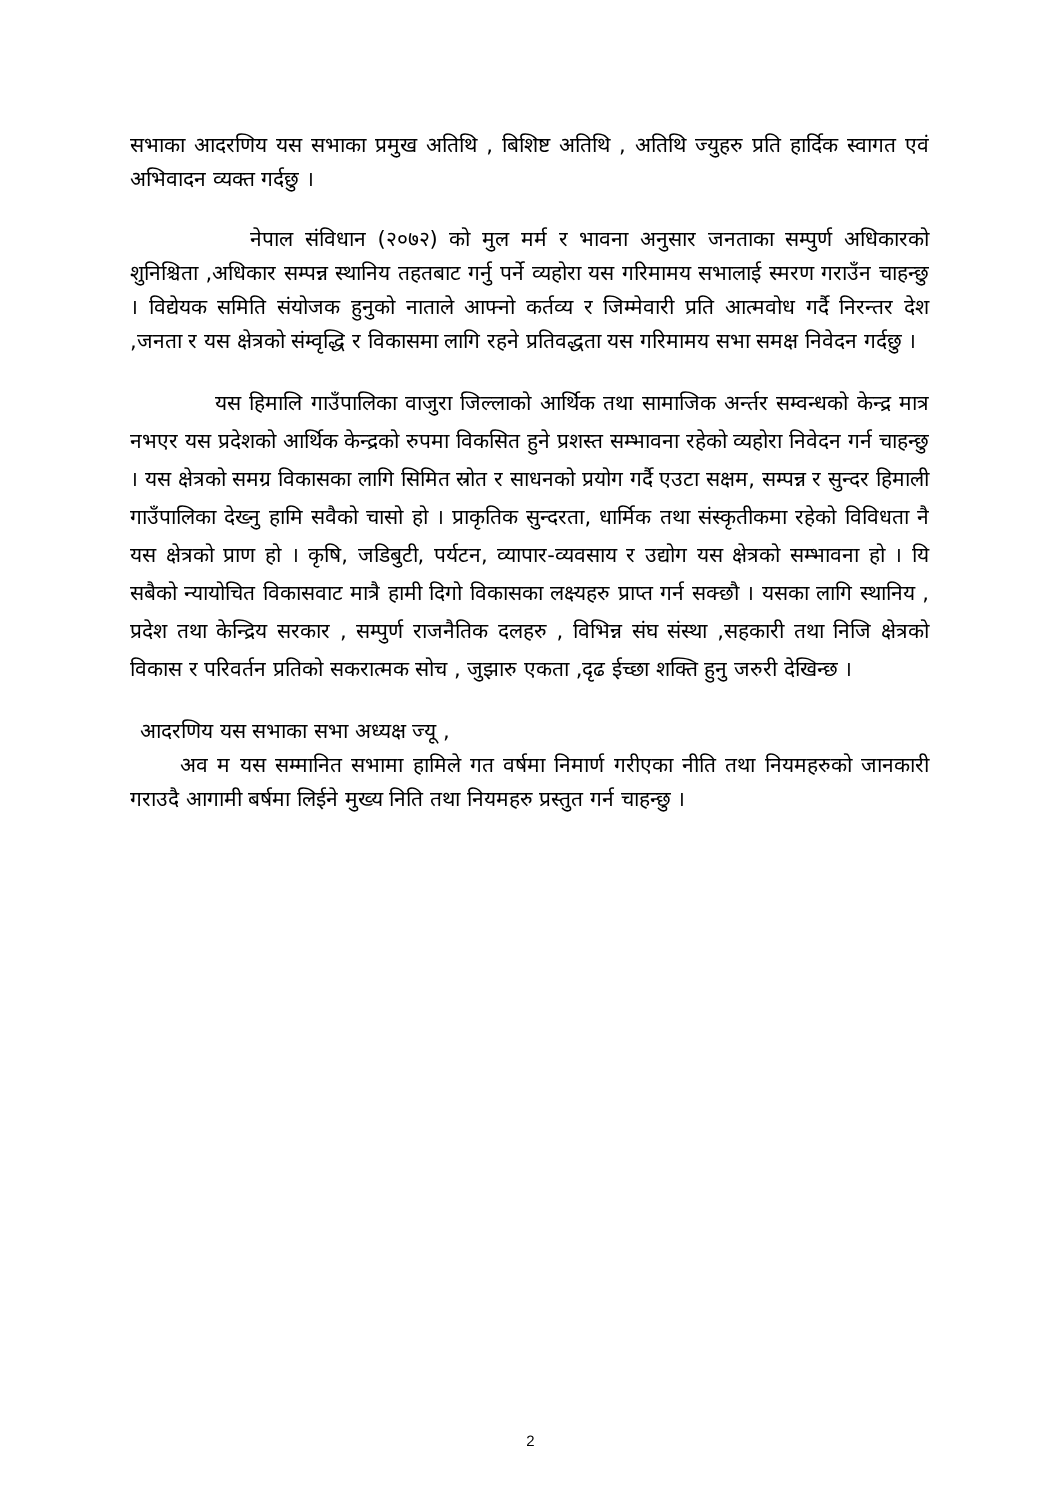सभाका आदरणिय यस सभाका प्रमुख अतिथि , बिशिष्ट अतिथि , अतिथि ज्युहरु प्रति हार्दिक स्वागत एवं अभिवादन व्यक्त गर्दछु ।
नेपाल संविधान (२०७२) को मुल मर्म र भावना अनुसार जनताका सम्पुर्ण अधिकारको शुनिश्चिता ,अधिकार सम्पन्न स्थानिय तहतबाट गर्नु पर्ने व्यहोरा यस गरिमामय सभालाई स्मरण गराउँन चाहन्छु । विद्येयक समिति संयोजक हुनुको नाताले आफ्नो कर्तव्य र जिम्मेवारी प्रति आत्मवोध गर्दै निरन्तर देश ,जनता र यस क्षेत्रको संम्वृद्धि र विकासमा लागि रहने प्रतिवद्धता यस गरिमामय सभा समक्ष निवेदन गर्दछु ।
यस हिमालि गाउँपालिका वाजुरा जिल्लाको आर्थिक तथा सामाजिक अर्न्तर सम्वन्धको केन्द्र मात्र नभएर यस प्रदेशको आर्थिक केन्द्रको रुपमा विकसित हुने प्रशस्त सम्भावना रहेको व्यहोरा निवेदन गर्न चाहन्छु । यस क्षेत्रको समग्र विकासका लागि सिमित स्रोत र साधनको प्रयोग गर्दै एउटा सक्षम, सम्पन्न र सुन्दर हिमाली गाउँपालिका देख्नु हामि सवैको चासो हो । प्राकृतिक सुन्दरता, धार्मिक तथा संस्कृतीकमा रहेको विविधता नै यस क्षेत्रको प्राण हो । कृषि, जडिबुटी, पर्यटन, व्यापार-व्यवसाय र उद्योग यस क्षेत्रको सम्भावना हो । यि सबैको न्यायोचित विकासवाट मात्रै हामी दिगो विकासका लक्ष्यहरु प्राप्त गर्न सक्छौ । यसका लागि स्थानिय , प्रदेश तथा केन्द्रिय सरकार , सम्पुर्ण राजनैतिक दलहरु , विभिन्न संघ संस्था ,सहकारी तथा निजि क्षेत्रको विकास र परिवर्तन प्रतिको सकरात्मक सोच , जुझारु एकता ,दृढ ईच्छा शक्ति हुनु जरुरी देखिन्छ ।
आदरणिय यस सभाका सभा अध्यक्ष ज्यू ,
अव म यस सम्मानित सभामा हामिले गत वर्षमा निमार्ण गरीएका नीति तथा नियमहरुको जानकारी गराउदै आगामी बर्षमा लिईने मुख्य निति तथा नियमहरु प्रस्तुत गर्न चाहन्छु ।
2